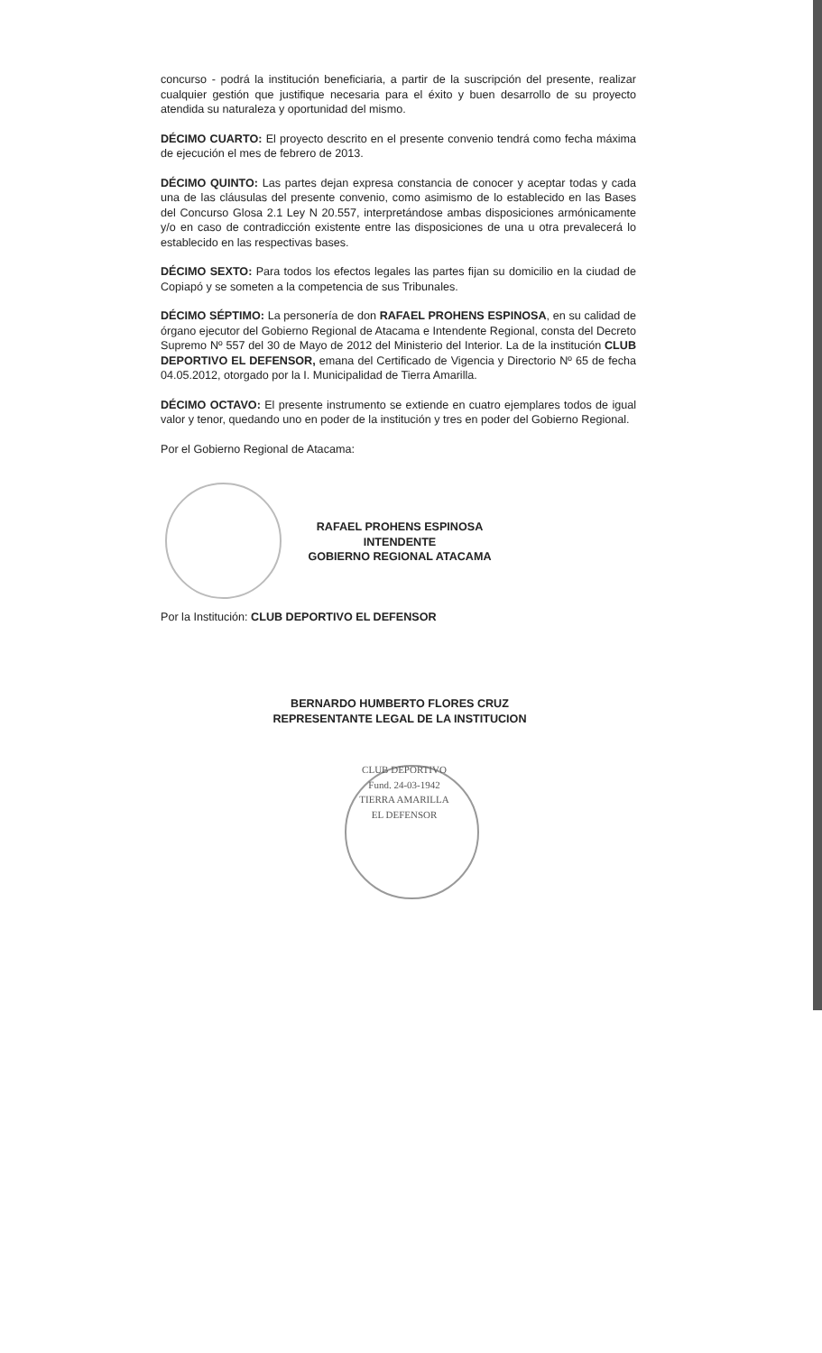concurso - podrá la institución beneficiaria, a partir de la suscripción del presente, realizar cualquier gestión que justifique necesaria para el éxito y buen desarrollo de su proyecto atendida su naturaleza y oportunidad del mismo.
DÉCIMO CUARTO: El proyecto descrito en el presente convenio tendrá como fecha máxima de ejecución el mes de febrero de 2013.
DÉCIMO QUINTO: Las partes dejan expresa constancia de conocer y aceptar todas y cada una de las cláusulas del presente convenio, como asimismo de lo establecido en las Bases del Concurso Glosa 2.1 Ley N 20.557, interpretándose ambas disposiciones armónicamente y/o en caso de contradicción existente entre las disposiciones de una u otra prevalecerá lo establecido en las respectivas bases.
DÉCIMO SEXTO: Para todos los efectos legales las partes fijan su domicilio en la ciudad de Copiapó y se someten a la competencia de sus Tribunales.
DÉCIMO SÉPTIMO: La personería de don RAFAEL PROHENS ESPINOSA, en su calidad de órgano ejecutor del Gobierno Regional de Atacama e Intendente Regional, consta del Decreto Supremo Nº 557 del 30 de Mayo de 2012 del Ministerio del Interior. La de la institución CLUB DEPORTIVO EL DEFENSOR, emana del Certificado de Vigencia y Directorio Nº 65 de fecha 04.05.2012, otorgado por la I. Municipalidad de Tierra Amarilla.
DÉCIMO OCTAVO: El presente instrumento se extiende en cuatro ejemplares todos de igual valor y tenor, quedando uno en poder de la institución y tres en poder del Gobierno Regional.
Por el Gobierno Regional de Atacama:
RAFAEL PROHENS ESPINOSA
INTENDENTE
GOBIERNO REGIONAL ATACAMA
Por la Institución: CLUB DEPORTIVO EL DEFENSOR
BERNARDO HUMBERTO FLORES CRUZ
REPRESENTANTE LEGAL DE LA INSTITUCION
CLUB DEPORTIVO
Fund. 24-03-1942
TIERRA AMARILLA
EL DEFENSOR